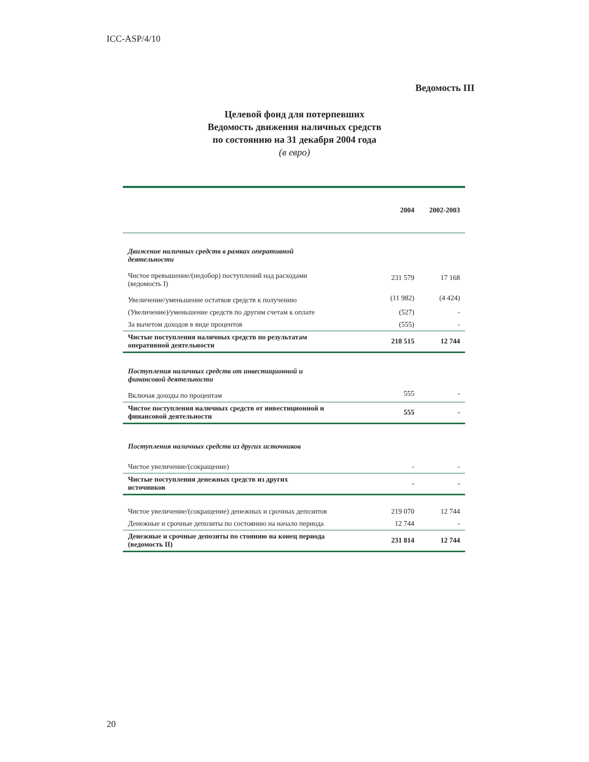ICC-ASP/4/10
Ведомость III
Целевой фонд для потерпевших
Ведомость движения наличных средств
по состоянию на 31 декабря 2004 года
(в евро)
| | 2004 | 2002-2003 |
| --- | --- | --- |
| Движение наличных средств в рамках оперативной деятельности | | |
| Чистое превышение/(недобор) поступлений над расходами (ведомость I) | 231 579 | 17 168 |
| Увеличение/уменьшение остатков средств к получению | (11 982) | (4 424) |
| (Увеличение)/уменьшение средств по другим счетам к оплате | (527) | - |
| За вычетом доходов в виде процентов | (555) | - |
| Чистые поступления наличных средств по результатам оперативной деятельности | 218 515 | 12 744 |
| Поступления наличных средств от инвестиционной и финансовой деятельности | | |
| Включая доходы по процентам | 555 | - |
| Чистое поступления наличных средств от инвестиционной и финансовой деятельности | 555 | - |
| Поступления наличных средств из других источников | | |
| Чистое увеличение/(сокращение) | - | - |
| Чистые поступления денежных средств из других источников | - | - |
| Чистое увеличение/(сокращение) денежных и срочных депозитов | 219 070 | 12 744 |
| Денежные и срочные депозиты по состоянию на начало периода | 12 744 | - |
| Денежные и срочные депозиты по стоянию на конец периода (ведомость II) | 231 814 | 12 744 |
20